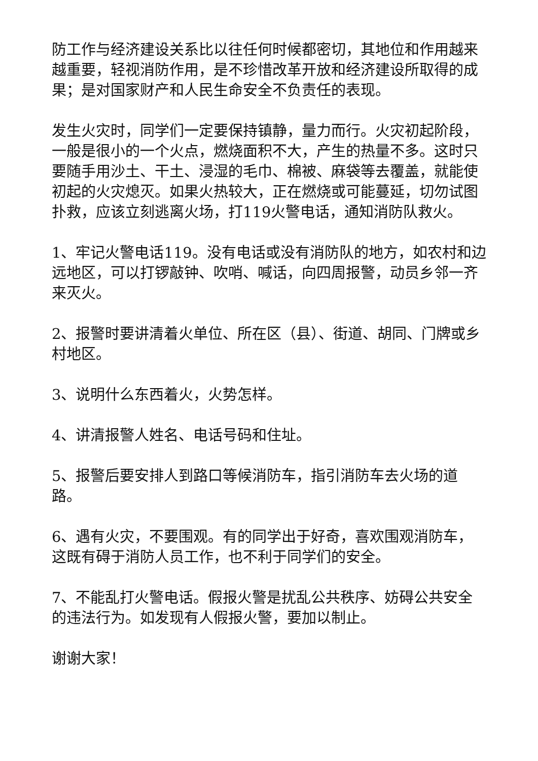防工作与经济建设关系比以往任何时候都密切，其地位和作用越来越重要，轻视消防作用，是不珍惜改革开放和经济建设所取得的成果；是对国家财产和人民生命安全不负责任的表现。
发生火灾时，同学们一定要保持镇静，量力而行。火灾初起阶段，一般是很小的一个火点，燃烧面积不大，产生的热量不多。这时只要随手用沙土、干土、浸湿的毛巾、棉被、麻袋等去覆盖，就能使初起的火灾熄灭。如果火热较大，正在燃烧或可能蔓延，切勿试图扑救，应该立刻逃离火场，打119火警电话，通知消防队救火。
1、牢记火警电话119。没有电话或没有消防队的地方，如农村和边远地区，可以打锣敲钟、吹哨、喊话，向四周报警，动员乡邻一齐来灭火。
2、报警时要讲清着火单位、所在区（县）、街道、胡同、门牌或乡村地区。
3、说明什么东西着火，火势怎样。
4、讲清报警人姓名、电话号码和住址。
5、报警后要安排人到路口等候消防车，指引消防车去火场的道路。
6、遇有火灾，不要围观。有的同学出于好奇，喜欢围观消防车，这既有碍于消防人员工作，也不利于同学们的安全。
7、不能乱打火警电话。假报火警是扰乱公共秩序、妨碍公共安全的违法行为。如发现有人假报火警，要加以制止。
谢谢大家！